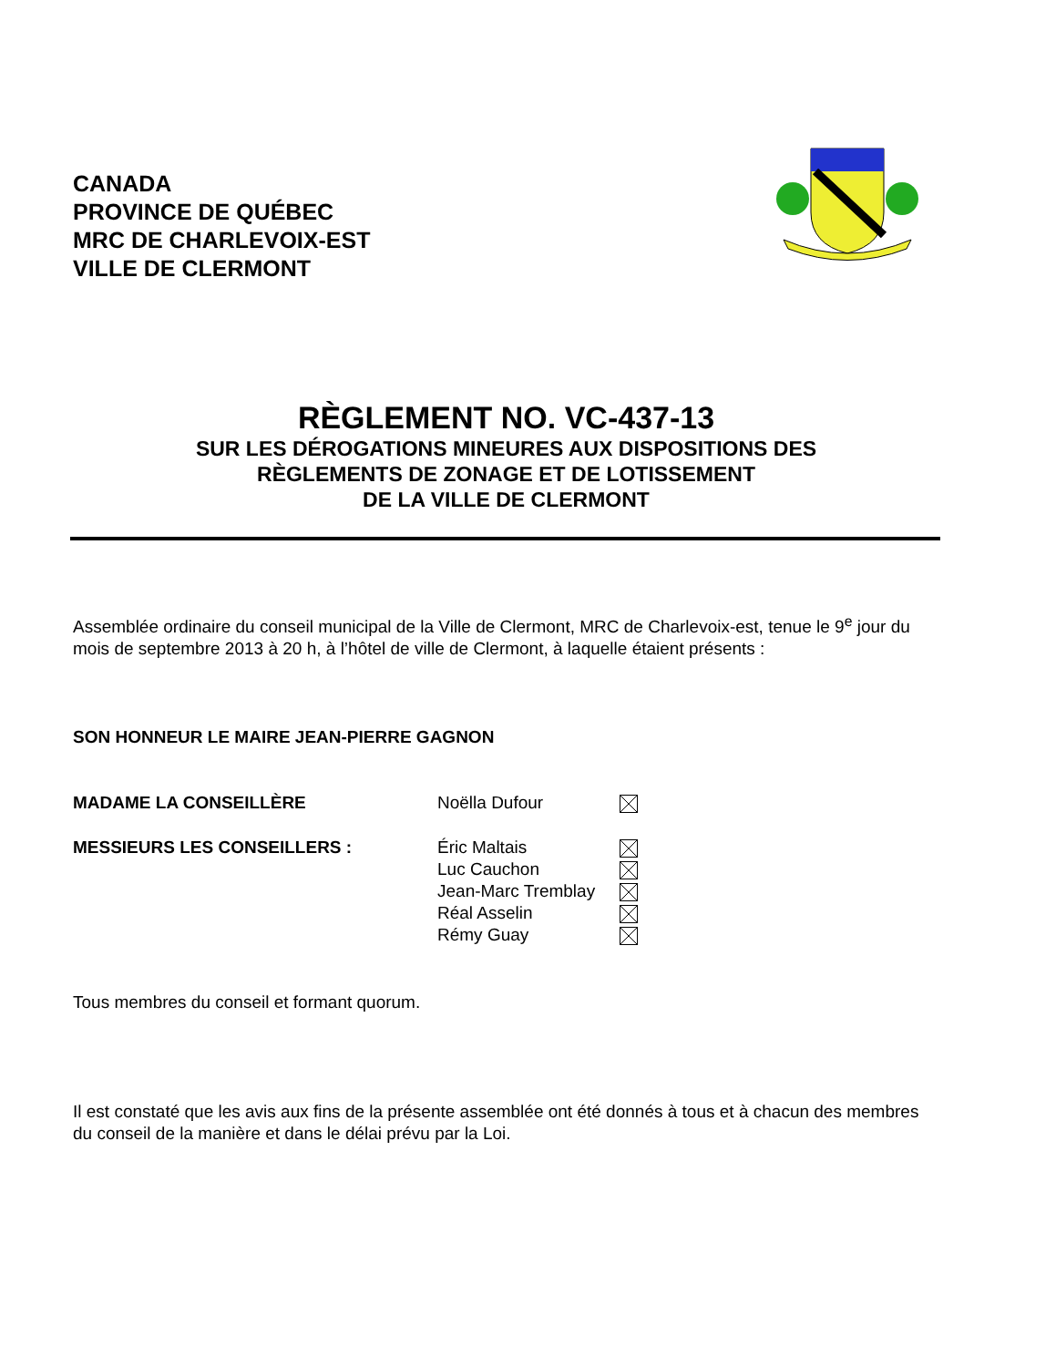CANADA
PROVINCE DE QUÉBEC
MRC DE CHARLEVOIX-EST
VILLE DE CLERMONT
RÈGLEMENT NO. VC-437-13
SUR LES DÉROGATIONS MINEURES AUX DISPOSITIONS DES
RÈGLEMENTS DE ZONAGE ET DE LOTISSEMENT
DE LA VILLE DE CLERMONT
Assemblée ordinaire du conseil municipal de la Ville de Clermont, MRC de Charlevoix-est, tenue le 9<sup>e</sup> jour du mois de septembre 2013 à 20 h, à l’hôtel de ville de Clermont, à laquelle étaient présents :
SON HONNEUR LE MAIRE JEAN-PIERRE GAGNON
MADAME LA CONSEILLÈRE Noëlla Dufour
MESSIEURS LES CONSEILLERS : Éric Maltais
Luc Cauchon
Jean-Marc Tremblay
Réal Asselin
Rémy Guay
Tous membres du conseil et formant quorum.
Il est constaté que les avis aux fins de la présente assemblée ont été donnés à tous et à chacun des membres du conseil de la manière et dans le délai prévu par la Loi.